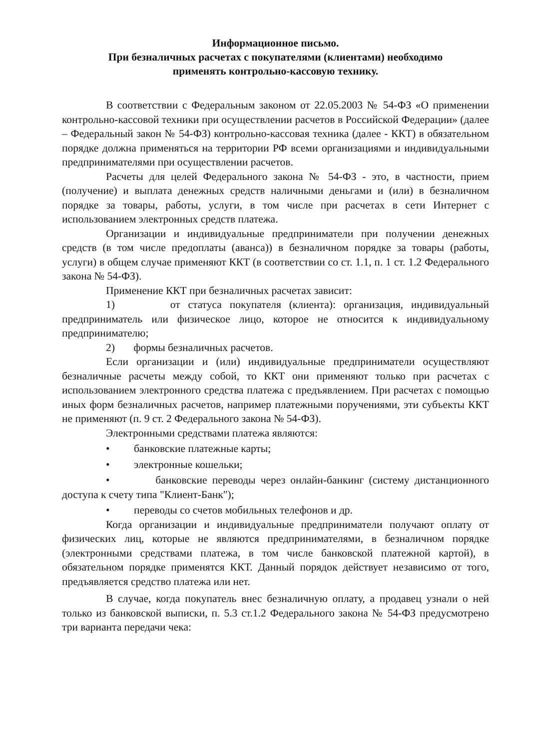Информационное письмо.
При безналичных расчетах с покупателями (клиентами) необходимо
применять контрольно-кассовую технику.
В соответствии с Федеральным законом от 22.05.2003 № 54-ФЗ «О применении контрольно-кассовой техники при осуществлении расчетов в Российской Федерации» (далее – Федеральный закон № 54-ФЗ) контрольно-кассовая техника (далее - ККТ) в обязательном порядке должна применяться на территории РФ всеми организациями и индивидуальными предпринимателями при осуществлении расчетов.
Расчеты для целей Федерального закона № 54-ФЗ - это, в частности, прием (получение) и выплата денежных средств наличными деньгами и (или) в безналичном порядке за товары, работы, услуги, в том числе при расчетах в сети Интернет с использованием электронных средств платежа.
Организации и индивидуальные предприниматели при получении денежных средств (в том числе предоплаты (аванса)) в безналичном порядке за товары (работы, услуги) в общем случае применяют ККТ (в соответствии со ст. 1.1, п. 1 ст. 1.2 Федерального закона № 54-ФЗ).
Применение ККТ при безналичных расчетах зависит:
1) от статуса покупателя (клиента): организация, индивидуальный предприниматель или физическое лицо, которое не относится к индивидуальному предпринимателю;
2) формы безналичных расчетов.
Если организации и (или) индивидуальные предприниматели осуществляют безналичные расчеты между собой, то ККТ они применяют только при расчетах с использованием электронного средства платежа с предъявлением. При расчетах с помощью иных форм безналичных расчетов, например платежными поручениями, эти субъекты ККТ не применяют (п. 9 ст. 2 Федерального закона № 54-ФЗ).
Электронными средствами платежа являются:
• банковские платежные карты;
• электронные кошельки;
• банковские переводы через онлайн-банкинг (систему дистанционного доступа к счету типа "Клиент-Банк");
• переводы со счетов мобильных телефонов и др.
Когда организации и индивидуальные предприниматели получают оплату от физических лиц, которые не являются предпринимателями, в безналичном порядке (электронными средствами платежа, в том числе банковской платежной картой), в обязательном порядке применятся ККТ. Данный порядок действует независимо от того, предъявляется средство платежа или нет.
В случае, когда покупатель внес безналичную оплату, а продавец узнали о ней только из банковской выписки, п. 5.3 ст.1.2 Федерального закона № 54-ФЗ предусмотрено три варианта передачи чека: